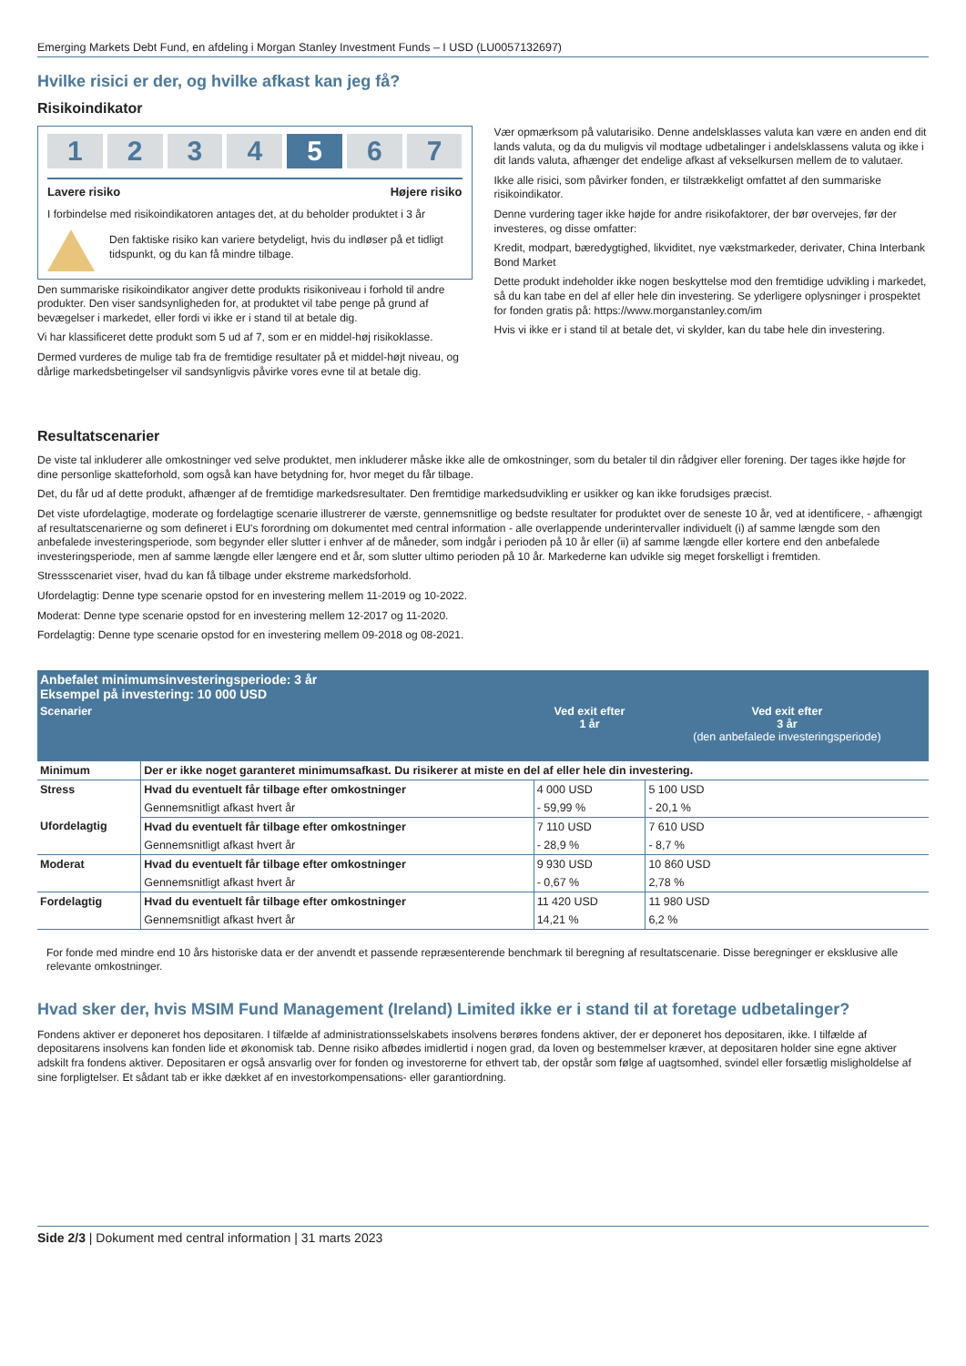Emerging Markets Debt Fund, en afdeling i Morgan Stanley Investment Funds – I USD (LU0057132697)
Hvilke risici er der, og hvilke afkast kan jeg få?
Risikoindikator
1 2 3 4 5 6 7
Lavere risiko Højere risiko
I forbindelse med risikoindikatoren antages det, at du beholder produktet i 3 år
Den faktiske risiko kan variere betydeligt, hvis du indløser på et tidligt tidspunkt, og du kan få mindre tilbage.
Den summariske risikoindikator angiver dette produkts risikoniveau i forhold til andre produkter. Den viser sandsynligheden for, at produktet vil tabe penge på grund af bevægelser i markedet, eller fordi vi ikke er i stand til at betale dig.
Vi har klassificeret dette produkt som 5 ud af 7, som er en middel-høj risikoklasse.
Dermed vurderes de mulige tab fra de fremtidige resultater på et middel-højt niveau, og dårlige markedsbetingelser vil sandsynligvis påvirke vores evne til at betale dig.
Vær opmærksom på valutarisiko. Denne andelsklasses valuta kan være en anden end dit lands valuta, og da du muligvis vil modtage udbetalinger i andelsklassens valuta og ikke i dit lands valuta, afhænger det endelige afkast af vekselkursen mellem de to valutaer.
Ikke alle risici, som påvirker fonden, er tilstrækkeligt omfattet af den summariske risikoindikator.
Denne vurdering tager ikke højde for andre risikofaktorer, der bør overvejes, før der investeres, og disse omfatter:
Kredit, modpart, bæredygtighed, likviditet, nye vækstmarkeder, derivater, China Interbank Bond Market
Dette produkt indeholder ikke nogen beskyttelse mod den fremtidige udvikling i markedet, så du kan tabe en del af eller hele din investering. Se yderligere oplysninger i prospektet for fonden gratis på: https://www.morganstanley.com/im
Hvis vi ikke er i stand til at betale det, vi skylder, kan du tabe hele din investering.
Resultatscenarier
De viste tal inkluderer alle omkostninger ved selve produktet, men inkluderer måske ikke alle de omkostninger, som du betaler til din rådgiver eller forening. Der tages ikke højde for dine personlige skatteforhold, som også kan have betydning for, hvor meget du får tilbage.
Det, du får ud af dette produkt, afhænger af de fremtidige markedsresultater. Den fremtidige markedsudvikling er usikker og kan ikke forudsiges præcist.
Det viste ufordelagtige, moderate og fordelagtige scenarie illustrerer de værste, gennemsnitlige og bedste resultater for produktet over de seneste 10 år, ved at identificere, - afhængigt af resultatscenarierne og som defineret i EU's forordning om dokumentet med central information - alle overlappende underintervaller individuelt (i) af samme længde som den anbefalede investeringsperiode, som begynder eller slutter i enhver af de måneder, som indgår i perioden på 10 år eller (ii) af samme længde eller kortere end den anbefalede investeringsperiode, men af samme længde eller længere end et år, som slutter ultimo perioden på 10 år. Markederne kan udvikle sig meget forskelligt i fremtiden.
Stressscenariet viser, hvad du kan få tilbage under ekstreme markedsforhold.
Ufordelagtig: Denne type scenarie opstod for en investering mellem 11-2019 og 10-2022.
Moderat: Denne type scenarie opstod for en investering mellem 12-2017 og 11-2020.
Fordelagtig: Denne type scenarie opstod for en investering mellem 09-2018 og 08-2021.
| Anbefalet minimumsinvesteringsperiode: 3 år Eksempel på investering: 10 000 USD | | | |
| Scenarier | | Ved exit efter 1 år | Ved exit efter 3 år (den anbefalede investeringsperiode) |
| Minimum | Der er ikke noget garanteret minimumsafkast. Du risikerer at miste en del af eller hele din investering. | | |
| Stress | Hvad du eventuelt får tilbage efter omkostninger | 4 000 USD | 5 100 USD |
| | Gennemsnitligt afkast hvert år | - 59,99 % | - 20,1 % |
| Ufordelagtig | Hvad du eventuelt får tilbage efter omkostninger | 7 110 USD | 7 610 USD |
| | Gennemsnitligt afkast hvert år | - 28,9 % | - 8,7 % |
| Moderat | Hvad du eventuelt får tilbage efter omkostninger | 9 930 USD | 10 860 USD |
| | Gennemsnitligt afkast hvert år | - 0,67 % | 2,78 % |
| Fordelagtig | Hvad du eventuelt får tilbage efter omkostninger | 11 420 USD | 11 980 USD |
| | Gennemsnitligt afkast hvert år | 14,21 % | 6,2 % |
For fonde med mindre end 10 års historiske data er der anvendt et passende repræsenterende benchmark til beregning af resultatscenarie. Disse beregninger er eksklusive alle relevante omkostninger.
Hvad sker der, hvis MSIM Fund Management (Ireland) Limited ikke er i stand til at foretage udbetalinger?
Fondens aktiver er deponeret hos depositaren. I tilfælde af administrationsselskabets insolvens berøres fondens aktiver, der er deponeret hos depositaren, ikke. I tilfælde af depositarens insolvens kan fonden lide et økonomisk tab. Denne risiko afbødes imidlertid i nogen grad, da loven og bestemmelser kræver, at depositaren holder sine egne aktiver adskilt fra fondens aktiver. Depositaren er også ansvarlig over for fonden og investorerne for ethvert tab, der opstår som følge af uagtsomhed, svindel eller forsætlig misligholdelse af sine forpligtelser. Et sådant tab er ikke dækket af en investorkompensations- eller garantiordning.
Side 2/3 | Dokument med central information | 31 marts 2023